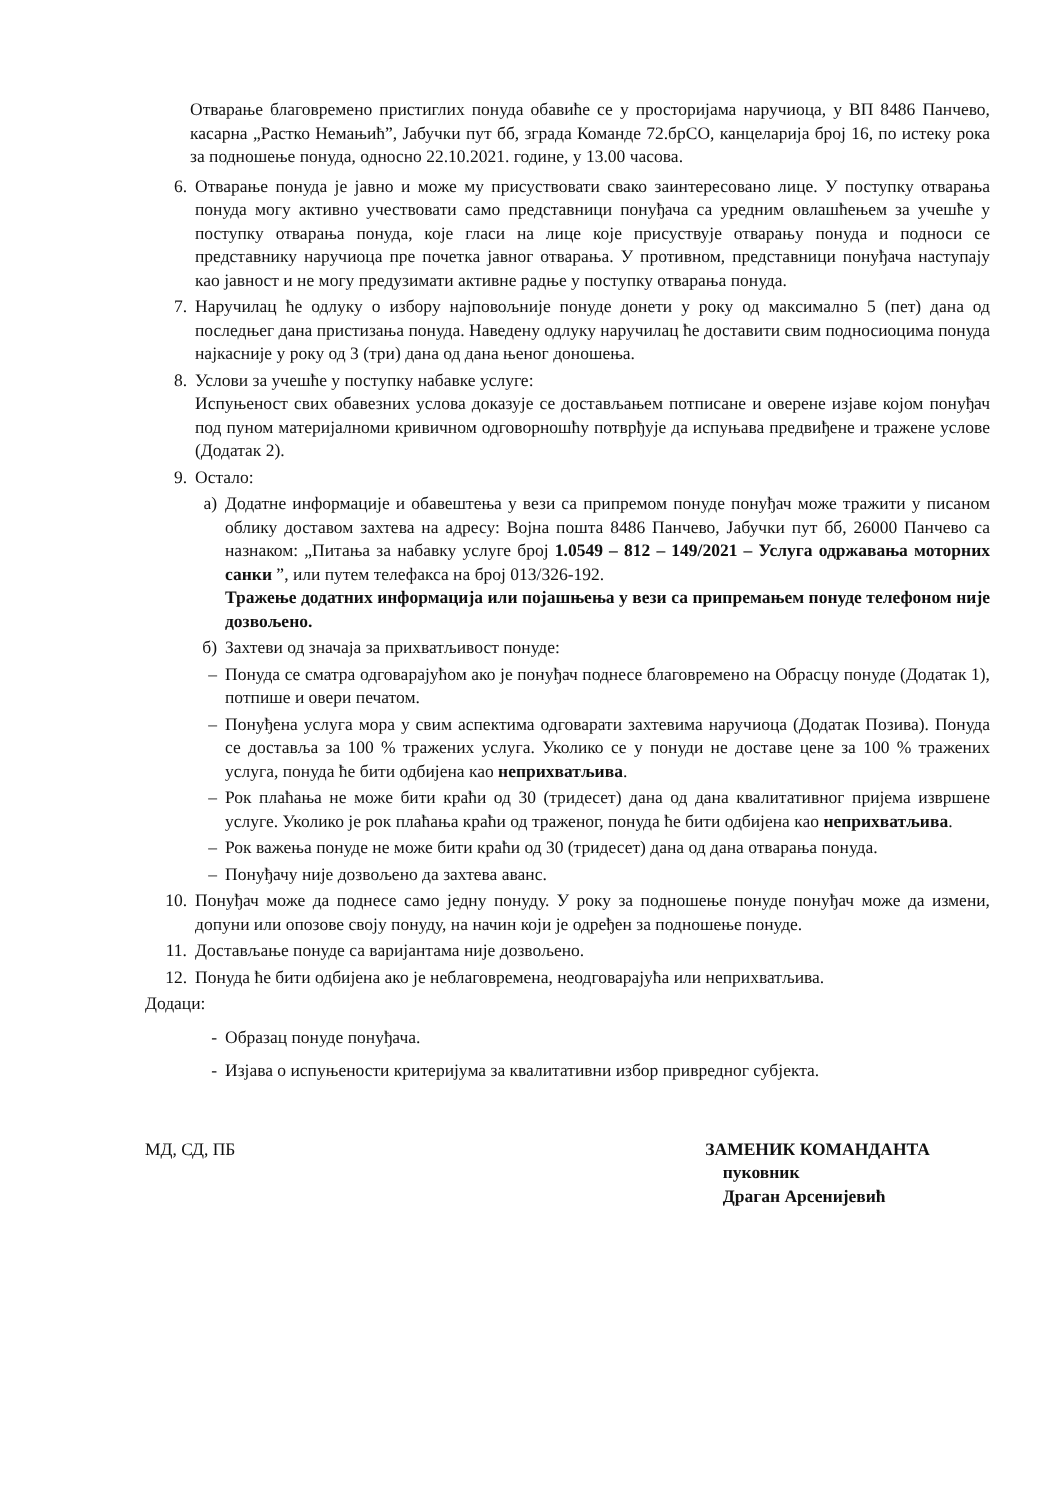Отварање благовремено пристиглих понуда обавиће се у просторијама наручиоца, у ВП 8486 Панчево, касарна „Растко Немањић”, Јабучки пут бб, зграда Команде 72.брСО, канцеларија број 16, по истеку рока за подношење понуда, односно 22.10.2021. године, у 13.00 часова.
6. Отварање понуда је јавно и може му присуствовати свако заинтересовано лице. У поступку отварања понуда могу активно учествовати само представници понуђача са уредним овлашћењем за учешће у поступку отварања понуда, које гласи на лице које присуствује отварању понуда и подноси се представнику наручиоца пре почетка јавног отварања. У противном, представници понуђача наступају као јавност и не могу предузимати активне радње у поступку отварања понуда.
7. Наручилац ће одлуку о избору најповољније понуде донети у року од максимално 5 (пет) дана од последњег дана пристизања понуда. Наведену одлуку наручилац ће доставити свим подносиоцима понуда најкасније у року од 3 (три) дана од дана њеног доношења.
8. Услови за учешће у поступку набавке услуге:
Испуњеност свих обавезних услова доказује се достављањем потписане и оверене изјаве којом понуђач под пуном материјалноми кривичном одговорношћу потврђује да испуњава предвиђене и тражене услове (Додатак 2).
9. Остало:
а) Додатне информације и обавештења у вези са припремом понуде понуђач може тражити у писаном облику доставом захтева на адресу: Војна пошта 8486 Панчево, Јабучки пут бб, 26000 Панчево са назнаком: „Питања за набавку услуге број 1.0549 – 812 – 149/2021 – Услуга одржавања моторних санки ”, или путем телефакса на број 013/326-192.
Тражење додатних информација или појашњења у вези са припремањем понуде телефоном није дозвољено.
б) Захтеви од значаја за прихватљивост понуде:
– Понуда се сматра одговарајућом ако је понуђач поднесе благовремено на Обрасцу понуде (Додатак 1), потпише и овери печатом.
– Понуђена услуга мора у свим аспектима одговарати захтевима наручиоца (Додатак Позива). Понуда се доставља за 100 % тражених услуга. Уколико се у понуди не доставе цене за 100 % тражених услуга, понуда ће бити одбијена као неприхватљива.
– Рок плаћања не може бити краћи од 30 (тридесет) дана од дана квалитативног пријема извршене услуге. Уколико је рок плаћања краћи од траженог, понуда ће бити одбијена као неприхватљива.
– Рок важења понуде не може бити краћи од 30 (тридесет) дана од дана отварања понуда.
– Понуђачу није дозвољено да захтева аванс.
10. Понуђач може да поднесе само једну понуду. У року за подношење понуде понуђач може да измени, допуни или опозове своју понуду, на начин који је одређен за подношење понуде.
11. Достављање понуде са варијантама није дозвољено.
12. Понуда ће бити одбијена ако је неблаговремена, неодговарајућа или неприхватљива.
Додаци:
- Образац понуде понуђача.
- Изјава о испуњености критеријума за квалитативни избор привредног субјекта.
МД, СД, ПБ ЗАМЕНИК КОМАНДАНТА
пуковник
Драган Арсенијевић